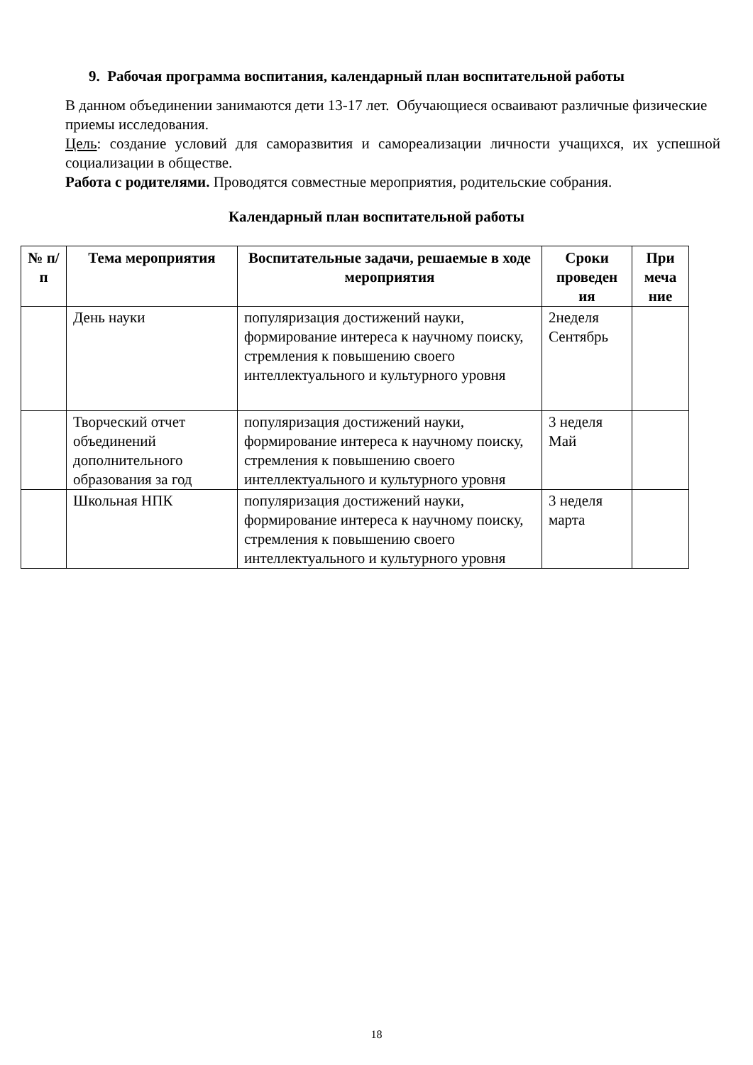9. Рабочая программа воспитания, календарный план воспитательной работы
В данном объединении занимаются дети 13-17 лет. Обучающиеся осваивают различные физические приемы исследования.
Цель: создание условий для саморазвития и самореализации личности учащихся, их успешной социализации в обществе.
Работа с родителями. Проводятся совместные мероприятия, родительские собрания.
Календарный план воспитательной работы
| № п/п | Тема мероприятия | Воспитательные задачи, решаемые в ходе мероприятия | Сроки проведен ия | При меча ние |
| --- | --- | --- | --- | --- |
| | День науки | популяризация достижений науки, формирование интереса к научному поиску, стремления к повышению своего интеллектуального и культурного уровня | 2неделя Сентябрь | |
| | Творческий отчет объединений дополнительного образования за год | популяризация достижений науки, формирование интереса к научному поиску, стремления к повышению своего интеллектуального и культурного уровня | 3 неделя Май | |
| | Школьная НПК | популяризация достижений науки, формирование интереса к научному поиску, стремления к повышению своего интеллектуального и культурного уровня | 3 неделя марта | |
18